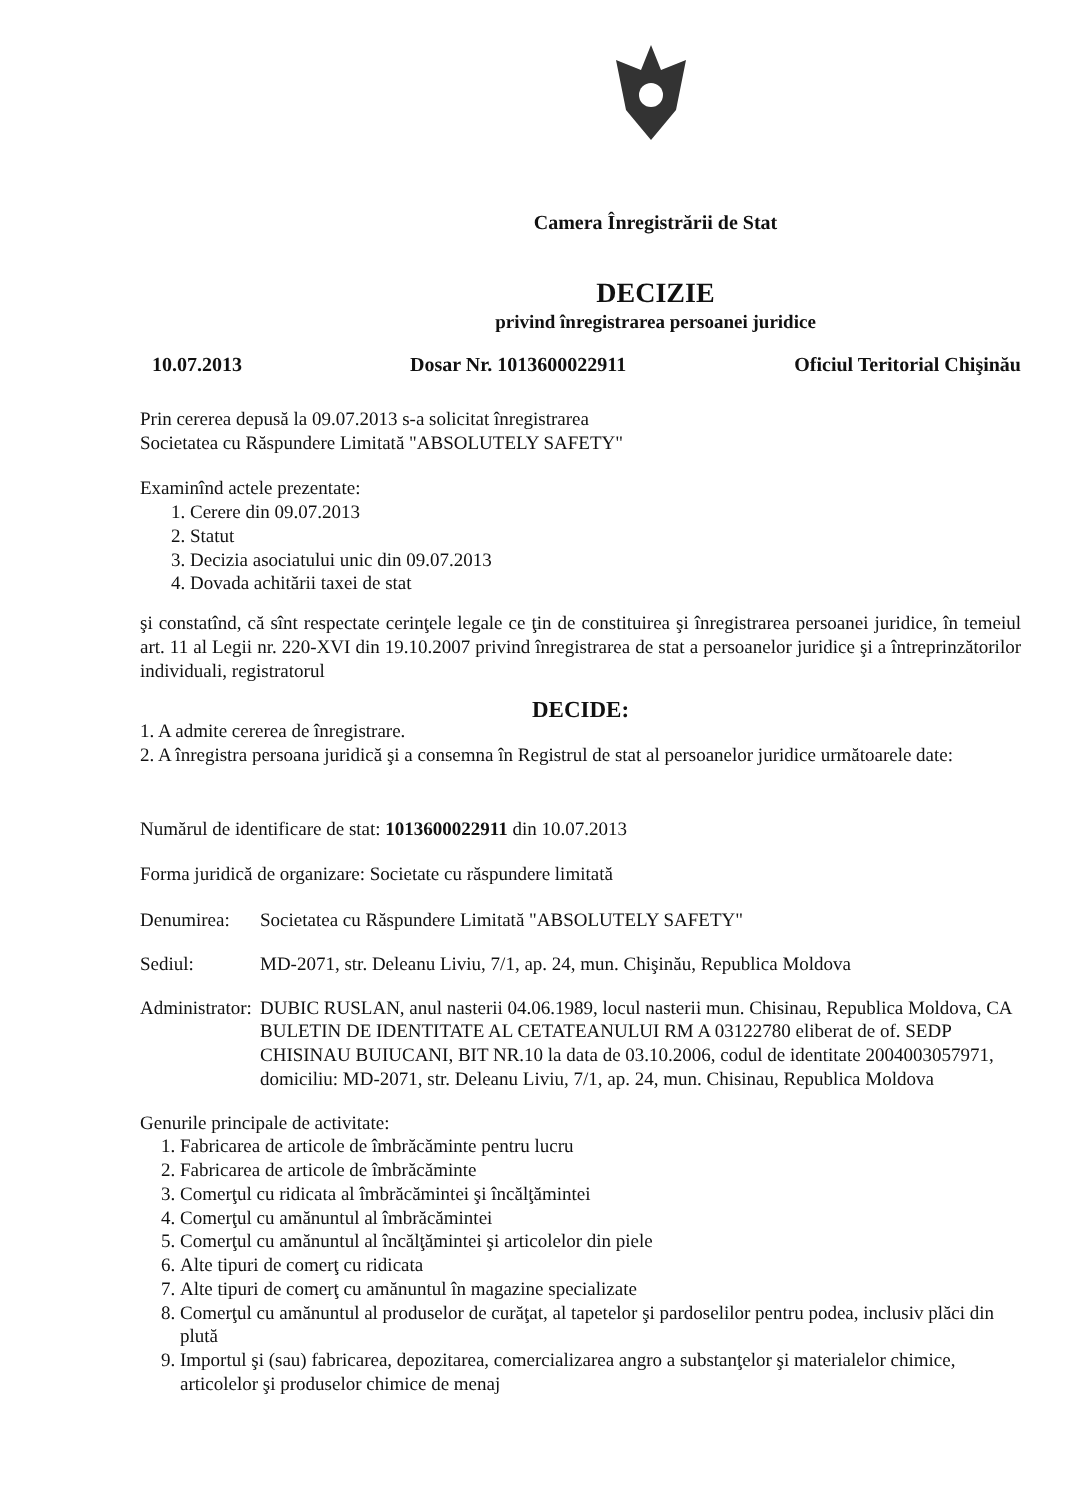Camera Înregistrării de Stat
DECIZIE
privind înregistrarea persoanei juridice
10.07.2013 Dosar Nr. 1013600022911 Oficiul Teritorial Chişinău
Prin cererea depusă la 09.07.2013 s-a solicitat înregistrarea
Societatea cu Răspundere Limitată "ABSOLUTELY SAFETY"
Examinînd actele prezentate:
1. Cerere din 09.07.2013
2. Statut
3. Decizia asociatului unic din 09.07.2013
4. Dovada achitării taxei de stat
şi constatînd, că sînt respectate cerinţele legale ce ţin de constituirea şi înregistrarea persoanei juridice, în temeiul art. 11 al Legii nr. 220-XVI din 19.10.2007 privind înregistrarea de stat a persoanelor juridice şi a întreprinzătorilor individuali, registratorul
DECIDE:
1. A admite cererea de înregistrare.
2. A înregistra persoana juridică şi a consemna în Registrul de stat al persoanelor juridice următoarele date:
Numărul de identificare de stat: 1013600022911 din 10.07.2013
Forma juridică de organizare: Societate cu răspundere limitată
Denumirea: Societatea cu Răspundere Limitată "ABSOLUTELY SAFETY"
Sediul: MD-2071, str. Deleanu Liviu, 7/1, ap. 24, mun. Chişinău, Republica Moldova
Administrator: DUBIC RUSLAN, anul nasterii 04.06.1989, locul nasterii mun. Chisinau, Republica Moldova, CA BULETIN DE IDENTITATE AL CETATEANULUI RM A 03122780 eliberat de of. SEDP CHISINAU BUIUCANI, BIT NR.10 la data de 03.10.2006, codul de identitate 2004003057971, domiciliu: MD-2071, str. Deleanu Liviu, 7/1, ap. 24, mun. Chisinau, Republica Moldova
Genurile principale de activitate:
1. Fabricarea de articole de îmbrăcăminte pentru lucru
2. Fabricarea de articole de îmbrăcăminte
3. Comerţul cu ridicata al îmbrăcămintei şi încălţămintei
4. Comerţul cu amănuntul al îmbrăcămintei
5. Comerţul cu amănuntul al încălţămintei şi articolelor din piele
6. Alte tipuri de comerţ cu ridicata
7. Alte tipuri de comerţ cu amănuntul în magazine specializate
8. Comerţul cu amănuntul al produselor de curăţat, al tapetelor şi pardoselilor pentru podea, inclusiv plăci din plută
9. Importul şi (sau) fabricarea, depozitarea, comercializarea angro a substanţelor şi materialelor chimice, articolelor şi produselor chimice de menaj